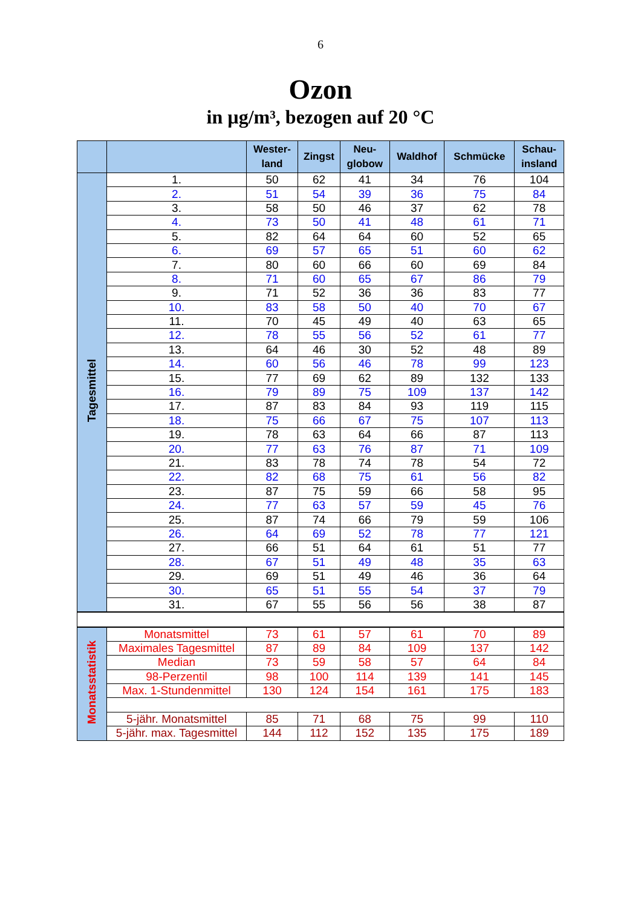6
Ozon
in µg/m³, bezogen auf 20 °C
| | | Wester- land | Zingst | Neu- globow | Waldhof | Schmücke | Schau- insland |
| --- | --- | --- | --- | --- | --- | --- | --- |
| Tagesmittel | 1. | 50 | 62 | 41 | 34 | 76 | 104 |
| | 2. | 51 | 54 | 39 | 36 | 75 | 84 |
| | 3. | 58 | 50 | 46 | 37 | 62 | 78 |
| | 4. | 73 | 50 | 41 | 48 | 61 | 71 |
| | 5. | 82 | 64 | 64 | 60 | 52 | 65 |
| | 6. | 69 | 57 | 65 | 51 | 60 | 62 |
| | 7. | 80 | 60 | 66 | 60 | 69 | 84 |
| | 8. | 71 | 60 | 65 | 67 | 86 | 79 |
| | 9. | 71 | 52 | 36 | 36 | 83 | 77 |
| | 10. | 83 | 58 | 50 | 40 | 70 | 67 |
| | 11. | 70 | 45 | 49 | 40 | 63 | 65 |
| | 12. | 78 | 55 | 56 | 52 | 61 | 77 |
| | 13. | 64 | 46 | 30 | 52 | 48 | 89 |
| | 14. | 60 | 56 | 46 | 78 | 99 | 123 |
| | 15. | 77 | 69 | 62 | 89 | 132 | 133 |
| | 16. | 79 | 89 | 75 | 109 | 137 | 142 |
| | 17. | 87 | 83 | 84 | 93 | 119 | 115 |
| | 18. | 75 | 66 | 67 | 75 | 107 | 113 |
| | 19. | 78 | 63 | 64 | 66 | 87 | 113 |
| | 20. | 77 | 63 | 76 | 87 | 71 | 109 |
| | 21. | 83 | 78 | 74 | 78 | 54 | 72 |
| | 22. | 82 | 68 | 75 | 61 | 56 | 82 |
| | 23. | 87 | 75 | 59 | 66 | 58 | 95 |
| | 24. | 77 | 63 | 57 | 59 | 45 | 76 |
| | 25. | 87 | 74 | 66 | 79 | 59 | 106 |
| | 26. | 64 | 69 | 52 | 78 | 77 | 121 |
| | 27. | 66 | 51 | 64 | 61 | 51 | 77 |
| | 28. | 67 | 51 | 49 | 48 | 35 | 63 |
| | 29. | 69 | 51 | 49 | 46 | 36 | 64 |
| | 30. | 65 | 51 | 55 | 54 | 37 | 79 |
| | 31. | 67 | 55 | 56 | 56 | 38 | 87 |
| Monatsstatistik | Monatsmittel | 73 | 61 | 57 | 61 | 70 | 89 |
| | Maximales Tagesmittel | 87 | 89 | 84 | 109 | 137 | 142 |
| | Median | 73 | 59 | 58 | 57 | 64 | 84 |
| | 98-Perzentil | 98 | 100 | 114 | 139 | 141 | 145 |
| | Max. 1-Stundenmittel | 130 | 124 | 154 | 161 | 175 | 183 |
| | 5-jähr. Monatsmittel | 85 | 71 | 68 | 75 | 99 | 110 |
| | 5-jähr. max. Tagesmittel | 144 | 112 | 152 | 135 | 175 | 189 |